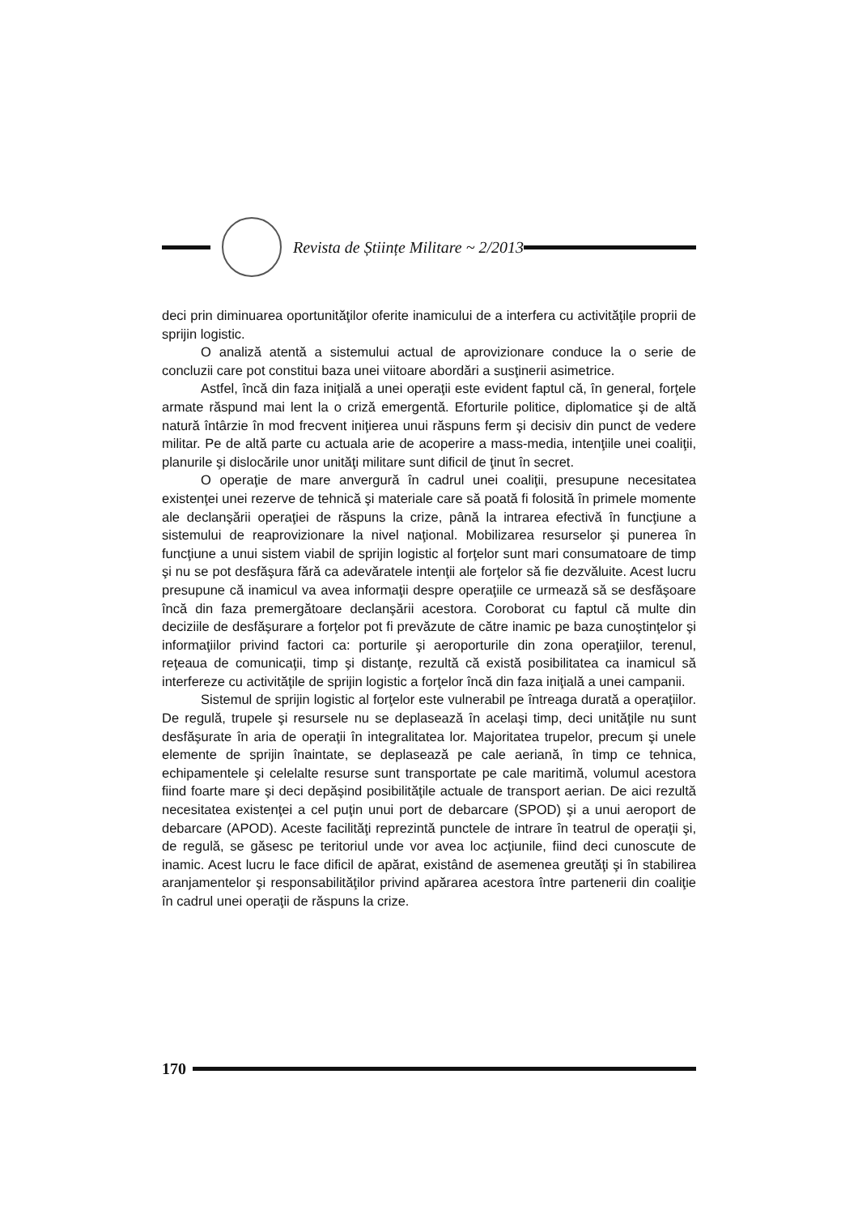Revista de Științe Militare ~ 2/2013
deci prin diminuarea oportunităţilor oferite inamicului de a interfera cu activităţile proprii de sprijin logistic.
O analiză atentă a sistemului actual de aprovizionare conduce la o serie de concluzii care pot constitui baza unei viitoare abordări a susţinerii asimetrice.
Astfel, încă din faza iniţială a unei operaţii este evident faptul că, în general, forţele armate răspund mai lent la o criză emergentă. Eforturile politice, diplomatice şi de altă natură întârzie în mod frecvent iniţierea unui răspuns ferm şi decisiv din punct de vedere militar. Pe de altă parte cu actuala arie de acoperire a mass-media, intenţiile unei coaliţii, planurile şi dislocările unor unităţi militare sunt dificil de ţinut în secret.
O operaţie de mare anvergură în cadrul unei coaliţii, presupune necesitatea existenţei unei rezerve de tehnică şi materiale care să poată fi folosită în primele momente ale declanşării operaţiei de răspuns la crize, până la intrarea efectivă în funcţiune a sistemului de reaprovizionare la nivel naţional. Mobilizarea resurselor şi punerea în funcţiune a unui sistem viabil de sprijin logistic al forţelor sunt mari consumatoare de timp şi nu se pot desfăşura fără ca adevăratele intenţii ale forţelor să fie dezvăluite. Acest lucru presupune că inamicul va avea informaţii despre operaţiile ce urmează să se desfăşoare încă din faza premergătoare declanşării acestora. Coroborat cu faptul că multe din deciziile de desfăşurare a forţelor pot fi prevăzute de către inamic pe baza cunoştinţelor şi informaţiilor privind factori ca: porturile şi aeroporturile din zona operaţiilor, terenul, reţeaua de comunicaţii, timp şi distanţe, rezultă că există posibilitatea ca inamicul să interfereze cu activităţile de sprijin logistic a forţelor încă din faza iniţială a unei campanii.
Sistemul de sprijin logistic al forţelor este vulnerabil pe întreaga durată a operaţiilor. De regulă, trupele şi resursele nu se deplasează în acelaşi timp, deci unităţile nu sunt desfăşurate în aria de operaţii în integralitatea lor. Majoritatea trupelor, precum şi unele elemente de sprijin înaintate, se deplasează pe cale aeriană, în timp ce tehnica, echipamentele şi celelalte resurse sunt transportate pe cale maritimă, volumul acestora fiind foarte mare şi deci depăşind posibilităţile actuale de transport aerian. De aici rezultă necesitatea existenţei a cel puţin unui port de debarcare (SPOD) şi a unui aeroport de debarcare (APOD). Aceste facilităţi reprezintă punctele de intrare în teatrul de operaţii şi, de regulă, se găsesc pe teritoriul unde vor avea loc acţiunile, fiind deci cunoscute de inamic. Acest lucru le face dificil de apărat, existând de asemenea greutăţi şi în stabilirea aranjamentelor şi responsabilităţilor privind apărarea acestora între partenerii din coaliţie în cadrul unei operaţii de răspuns la crize.
170